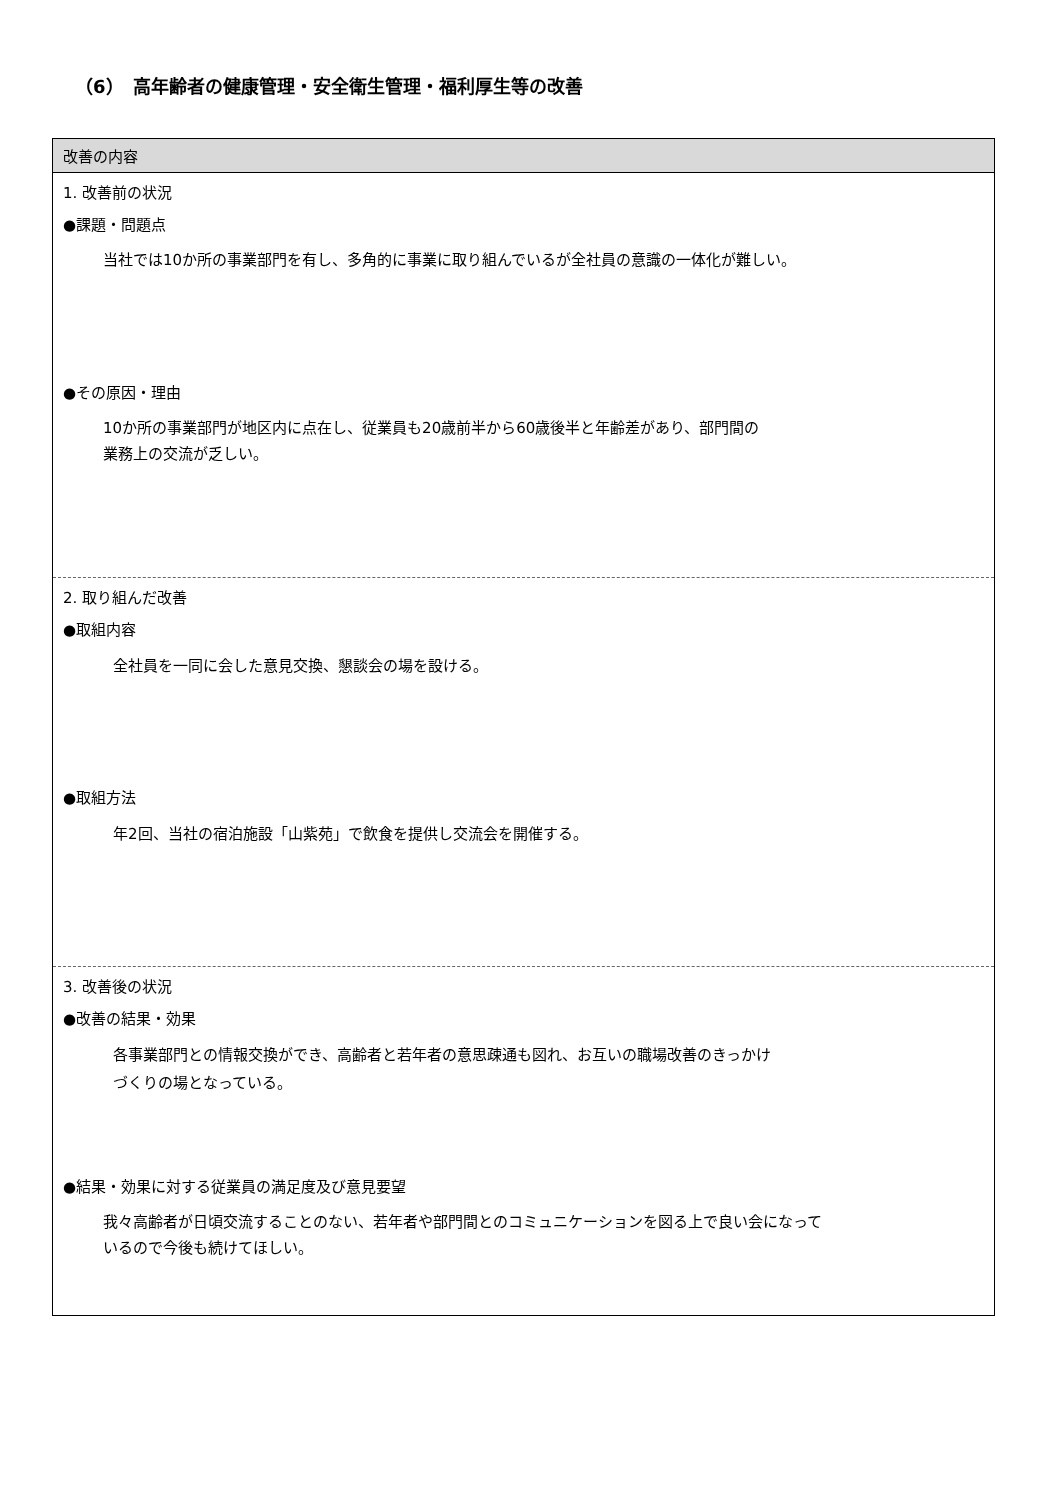（6）　高年齢者の健康管理・安全衛生管理・福利厚生等の改善
| 改善の内容 |
| --- |
| 1. 改善前の状況 ●課題・問題点 当社では10か所の事業部門を有し、多角的に事業に取り組んでいるが全社員の意識の一体化が難しい。 ●その原因・理由 10か所の事業部門が地区内に点在し、従業員も20歳前半から60歳後半と年齢差があり、部門間の 業務上の交流が乏しい。 |
| 2. 取り組んだ改善 ●取組内容 全社員を一同に会した意見交換、懇談会の場を設ける。 ●取組方法 年2回、当社の宿泊施設「山紫苑」で飲食を提供し交流会を開催する。 |
| 3. 改善後の状況 ●改善の結果・効果 各事業部門との情報交換ができ、高齢者と若年者の意思疎通も図れ、お互いの職場改善のきっかけ づくりの場となっている。 ●結果・効果に対する従業員の満足度及び意見要望 我々高齢者が日頃交流することのない、若年者や部門間とのコミュニケーションを図る上で良い会になって いるので今後も続けてほしい。 |